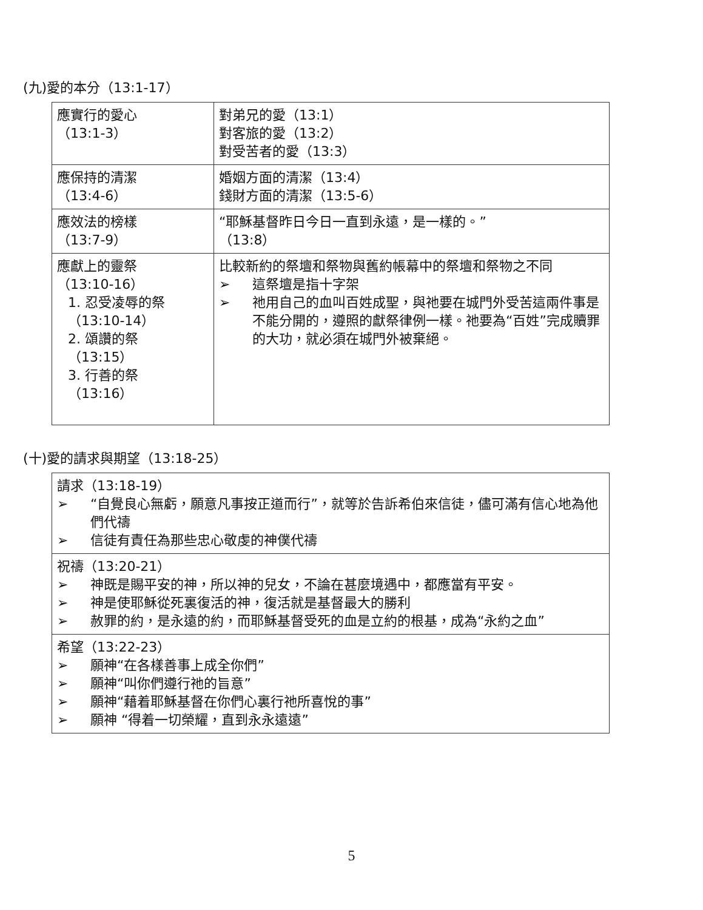(九)愛的本分（13:1-17）
| 應實行的愛心 （13:1-3） | 對弟兄的愛（13:1） 對客旅的愛（13:2） 對受苦者的愛（13:3） |
| 應保持的清潔 （13:4-6） | 婚姻方面的清潔（13:4） 錢財方面的清潔（13:5-6） |
| 應效法的榜樣 （13:7-9） | “耶穌基督昨日今日一直到永遠，是一樣的。” （13:8） |
| 應獻上的靈祭 （13:10-16） 1. 忍受凌辱的祭 （13:10-14） 2. 頌讚的祭 （13:15） 3. 行善的祭 （13:16） | 比較新約的祭壇和祭物與舊約帳幕中的祭壇和祭物之不同 ➢ 這祭壇是指十字架 ➢ 祂用自己的血叫百姓成聖，與祂要在城門外受苦這兩件事是不能分開的，遵照的獻祭律例一樣。祂要為“百姓”完成贖罪的大功，就必須在城門外被棄絕。 |
(十)愛的請求與期望（13:18-25）
| 請求（13:18-19） ➢ “自覺良心無虧，願意凡事按正道而行”，就等於告訴希伯來信徒，儘可滿有信心地為他們代禱 ➢ 信徒有責任為那些忠心敬虔的神僕代禱 |
| 祝禱（13:20-21） ➢ 神既是賜平安的神，所以神的兒女，不論在甚麼境遇中，都應當有平安。 ➢ 神是使耶穌從死裏復活的神，復活就是基督最大的勝利 ➢ 赦罪的約，是永遠的約，而耶穌基督受死的血是立約的根基，成為“永約之血” |
| 希望（13:22-23） ➢ 願神“在各樣善事上成全你們” ➢ 願神“叫你們遵行祂的旨意” ➢ 願神“藉着耶穌基督在你們心裏行祂所喜悅的事” ➢ 願神 “得着一切榮耀，直到永永遠遠” |
5